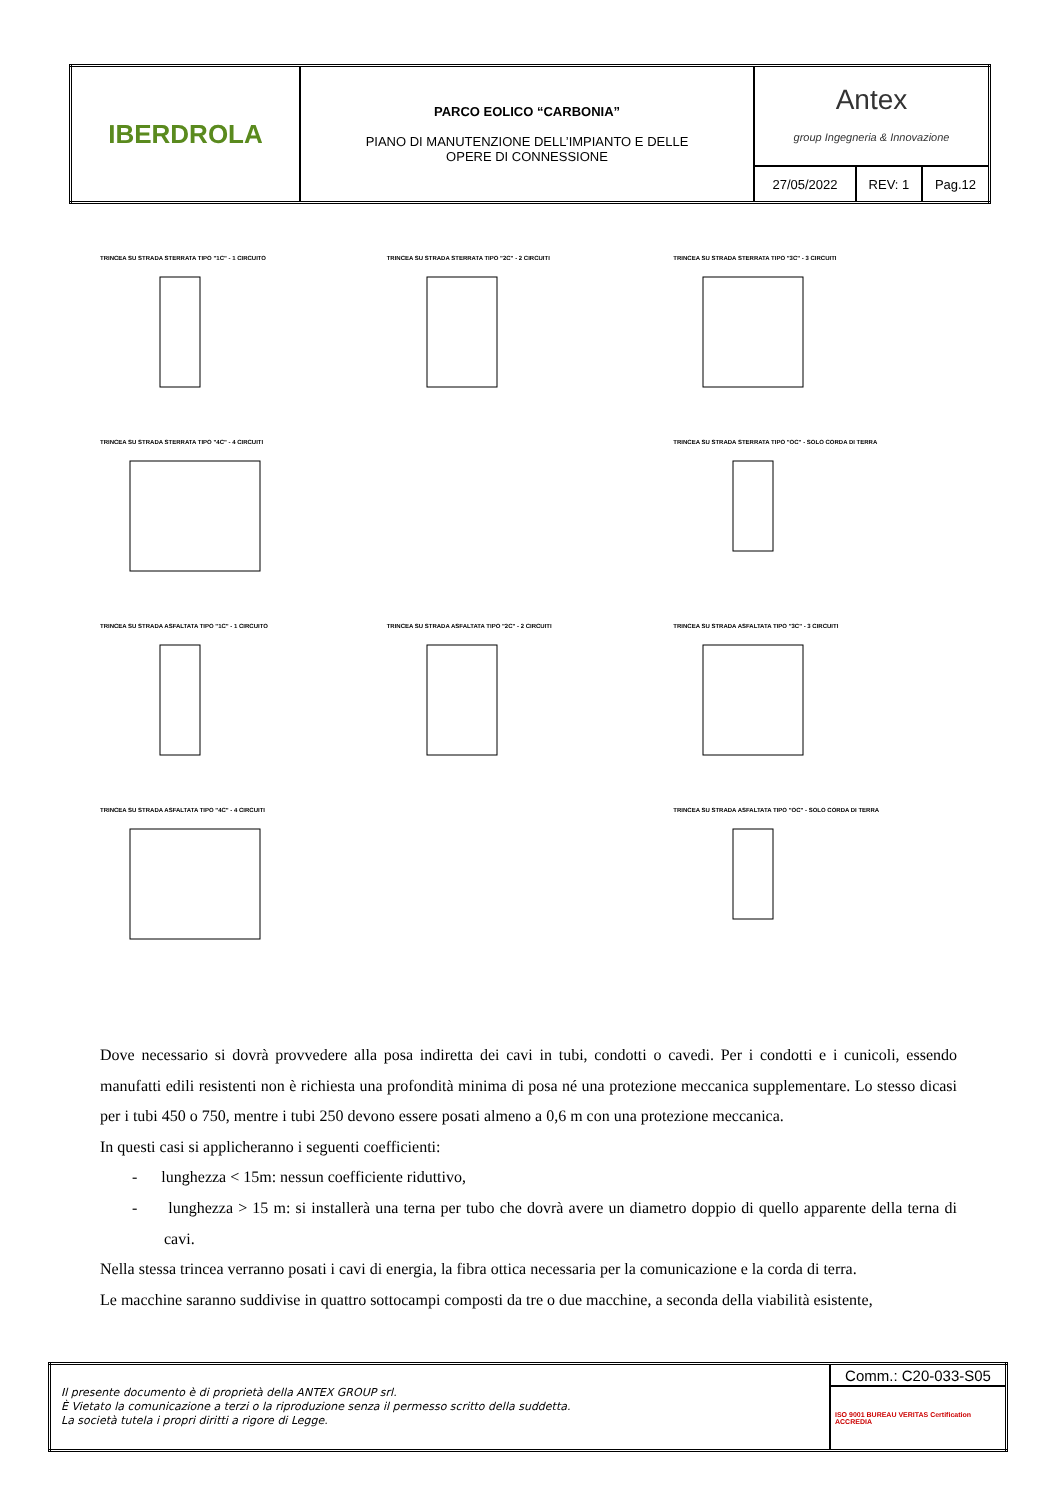| IBERDROLA | PARCO EOLICO “CARBONIA” PIANO DI MANUTENZIONE DELL’IMPIANTO E DELLE OPERE DI CONNESSIONE | Antex group Ingegneria & Innovazione | | |
| | | 27/05/2022 | REV: 1 | Pag.12 |
TRINCEA SU STRADA STERRATA TIPO "1C" - 1 CIRCUITO
TRINCEA SU STRADA STERRATA TIPO "2C" - 2 CIRCUITI
TRINCEA SU STRADA STERRATA TIPO "3C" - 3 CIRCUITI
TRINCEA SU STRADA STERRATA TIPO "4C" - 4 CIRCUITI
TRINCEA SU STRADA STERRATA TIPO "OC" - SOLO CORDA DI TERRA
TRINCEA SU STRADA ASFALTATA TIPO "1C" - 1 CIRCUITO
TRINCEA SU STRADA ASFALTATA TIPO "2C" - 2 CIRCUITI
TRINCEA SU STRADA ASFALTATA TIPO "3C" - 3 CIRCUITI
TRINCEA SU STRADA ASFALTATA TIPO "4C" - 4 CIRCUITI
TRINCEA SU STRADA ASFALTATA TIPO "OC" - SOLO CORDA DI TERRA
Dove necessario si dovrà provvedere alla posa indiretta dei cavi in tubi, condotti o cavedi. Per i condotti e i cunicoli, essendo manufatti edili resistenti non è richiesta una profondità minima di posa né una protezione meccanica supplementare. Lo stesso dicasi per i tubi 450 o 750, mentre i tubi 250 devono essere posati almeno a 0,6 m con una protezione meccanica.
In questi casi si applicheranno i seguenti coefficienti:
- lunghezza < 15m: nessun coefficiente riduttivo,
- lunghezza > 15 m: si installerà una terna per tubo che dovrà avere un diametro doppio di quello apparente della terna di cavi.
Nella stessa trincea verranno posati i cavi di energia, la fibra ottica necessaria per la comunicazione e la corda di terra.
Le macchine saranno suddivise in quattro sottocampi composti da tre o due macchine, a seconda della viabilità esistente,
| Il presente documento è di proprietà della ANTEX GROUP srl. È Vietato la comunicazione a terzi o la riproduzione senza il permesso scritto della suddetta. La società tutela i propri diritti a rigore di Legge. | Comm.: C20-033-S05 |
| | ISO 9001 BUREAU VERITAS Certification ACCREDIA |